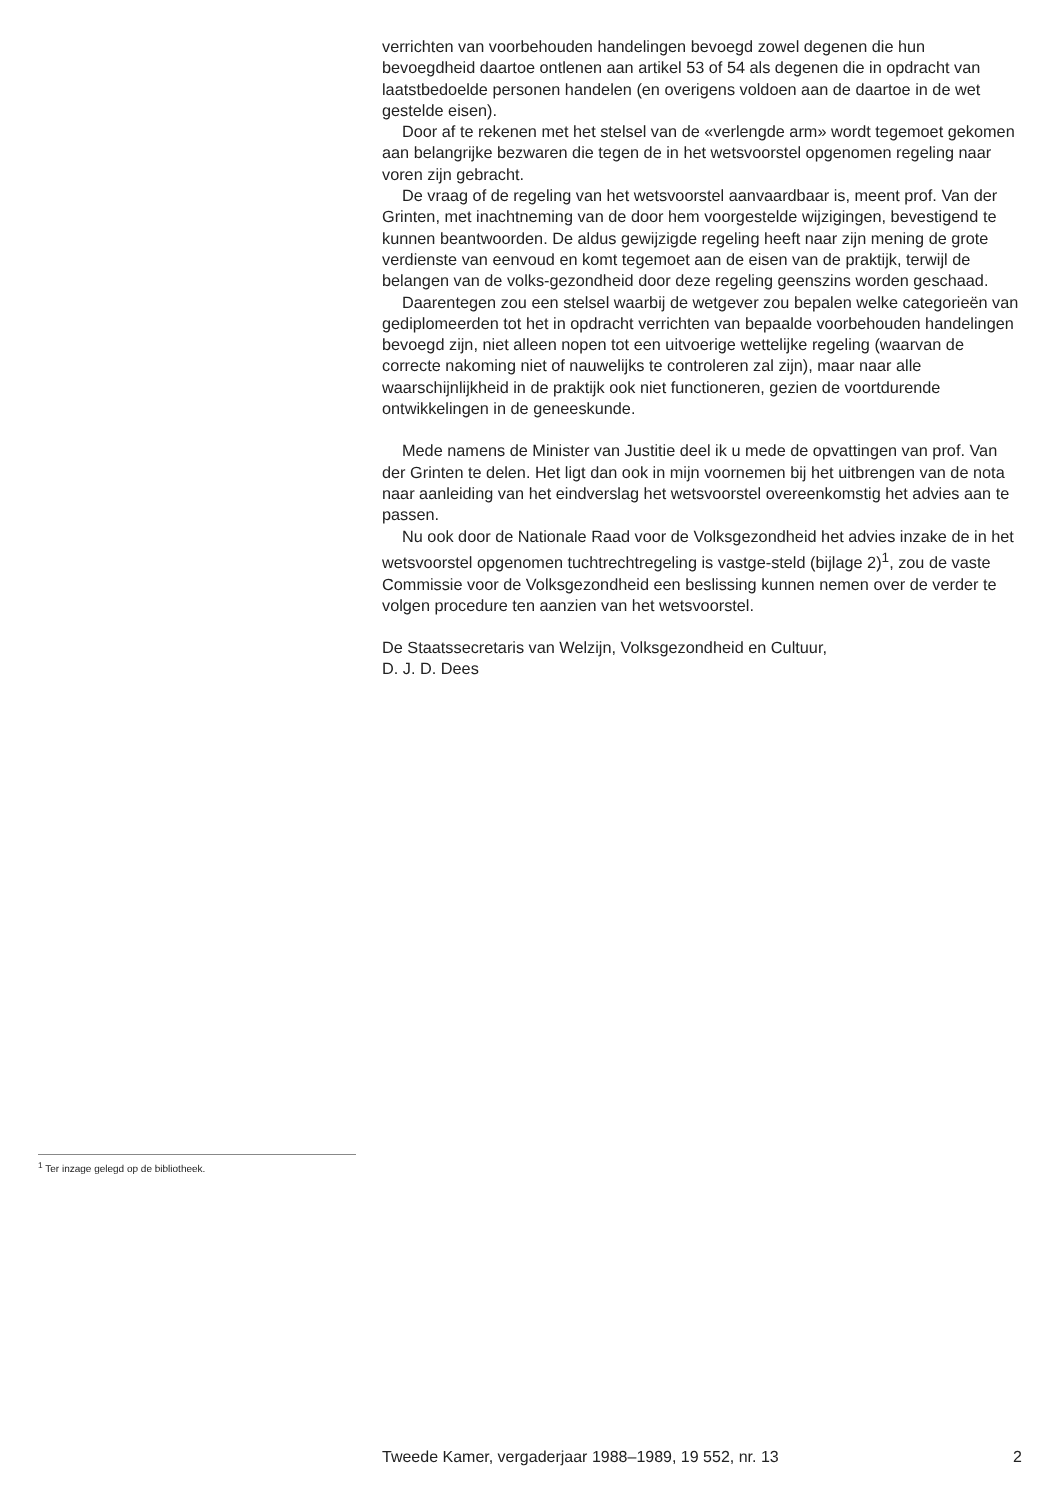verrichten van voorbehouden handelingen bevoegd zowel degenen die hun bevoegdheid daartoe ontlenen aan artikel 53 of 54 als degenen die in opdracht van laatstbedoelde personen handelen (en overigens voldoen aan de daartoe in de wet gestelde eisen).
Door af te rekenen met het stelsel van de «verlengde arm» wordt tegemoet gekomen aan belangrijke bezwaren die tegen de in het wetsvoorstel opgenomen regeling naar voren zijn gebracht.
De vraag of de regeling van het wetsvoorstel aanvaardbaar is, meent prof. Van der Grinten, met inachtneming van de door hem voorgestelde wijzigingen, bevestigend te kunnen beantwoorden. De aldus gewijzigde regeling heeft naar zijn mening de grote verdienste van eenvoud en komt tegemoet aan de eisen van de praktijk, terwijl de belangen van de volks-gezondheid door deze regeling geenszins worden geschaad.
Daarentegen zou een stelsel waarbij de wetgever zou bepalen welke categorieën van gediplomeerden tot het in opdracht verrichten van bepaalde voorbehouden handelingen bevoegd zijn, niet alleen nopen tot een uitvoerige wettelijke regeling (waarvan de correcte nakoming niet of nauwelijks te controleren zal zijn), maar naar alle waarschijnlijkheid in de praktijk ook niet functioneren, gezien de voortdurende ontwikkelingen in de geneeskunde.
Mede namens de Minister van Justitie deel ik u mede de opvattingen van prof. Van der Grinten te delen. Het ligt dan ook in mijn voornemen bij het uitbrengen van de nota naar aanleiding van het eindverslag het wetsvoorstel overeenkomstig het advies aan te passen.
Nu ook door de Nationale Raad voor de Volksgezondheid het advies inzake de in het wetsvoorstel opgenomen tuchtrechtregeling is vastge-steld (bijlage 2)<sup>1</sup>, zou de vaste Commissie voor de Volksgezondheid een beslissing kunnen nemen over de verder te volgen procedure ten aanzien van het wetsvoorstel.
De Staatssecretaris van Welzijn, Volksgezondheid en Cultuur,
D. J. D. Dees
<sup>1</sup> Ter inzage gelegd op de bibliotheek.
Tweede Kamer, vergaderjaar 1988–1989, 19 552, nr. 13 2